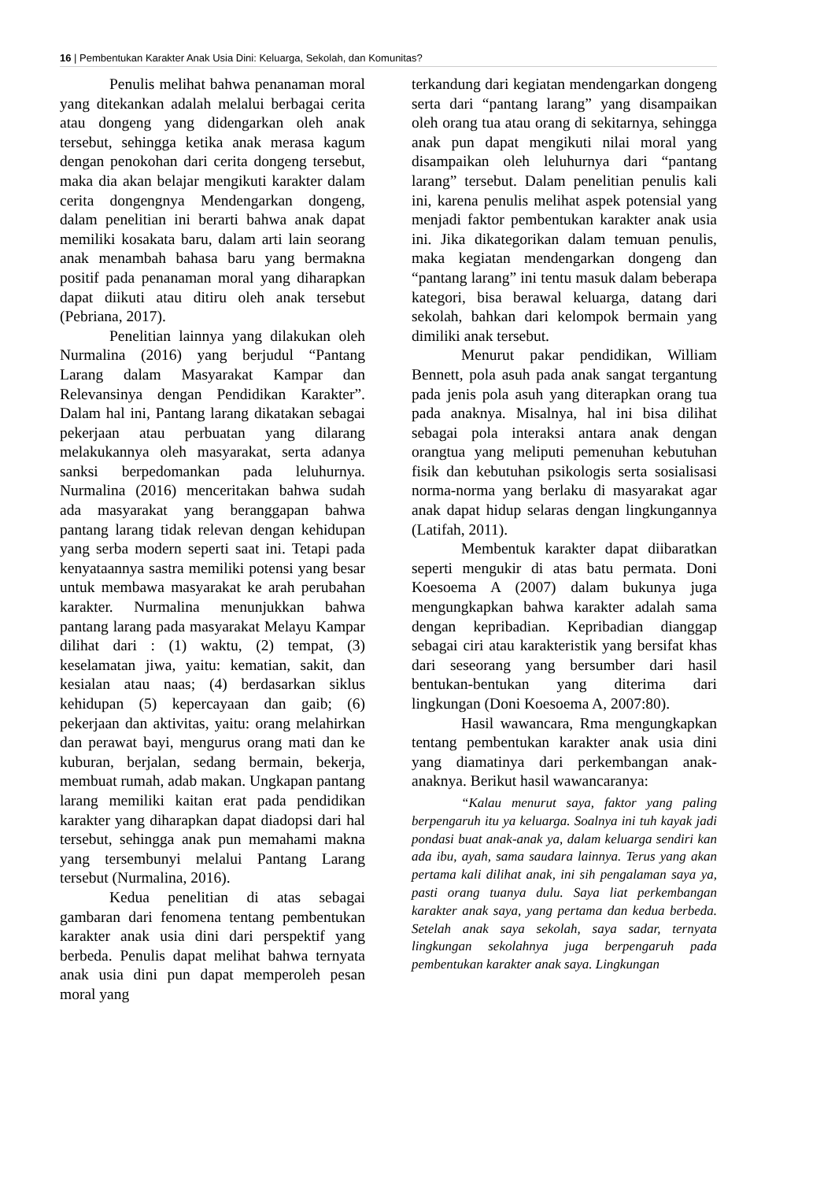16 | Pembentukan Karakter Anak Usia Dini: Keluarga, Sekolah, dan Komunitas?
Penulis melihat bahwa penanaman moral yang ditekankan adalah melalui berbagai cerita atau dongeng yang didengarkan oleh anak tersebut, sehingga ketika anak merasa kagum dengan penokohan dari cerita dongeng tersebut, maka dia akan belajar mengikuti karakter dalam cerita dongengnya Mendengarkan dongeng, dalam penelitian ini berarti bahwa anak dapat memiliki kosakata baru, dalam arti lain seorang anak menambah bahasa baru yang bermakna positif pada penanaman moral yang diharapkan dapat diikuti atau ditiru oleh anak tersebut (Pebriana, 2017).
Penelitian lainnya yang dilakukan oleh Nurmalina (2016) yang berjudul “Pantang Larang dalam Masyarakat Kampar dan Relevansinya dengan Pendidikan Karakter”. Dalam hal ini, Pantang larang dikatakan sebagai pekerjaan atau perbuatan yang dilarang melakukannya oleh masyarakat, serta adanya sanksi berpedomankan pada leluhurnya. Nurmalina (2016) menceritakan bahwa sudah ada masyarakat yang beranggapan bahwa pantang larang tidak relevan dengan kehidupan yang serba modern seperti saat ini. Tetapi pada kenyataannya sastra memiliki potensi yang besar untuk membawa masyarakat ke arah perubahan karakter. Nurmalina menunjukkan bahwa pantang larang pada masyarakat Melayu Kampar dilihat dari : (1) waktu, (2) tempat, (3) keselamatan jiwa, yaitu: kematian, sakit, dan kesialan atau naas; (4) berdasarkan siklus kehidupan (5) kepercayaan dan gaib; (6) pekerjaan dan aktivitas, yaitu: orang melahirkan dan perawat bayi, mengurus orang mati dan ke kuburan, berjalan, sedang bermain, bekerja, membuat rumah, adab makan. Ungkapan pantang larang memiliki kaitan erat pada pendidikan karakter yang diharapkan dapat diadopsi dari hal tersebut, sehingga anak pun memahami makna yang tersembunyi melalui Pantang Larang tersebut (Nurmalina, 2016).
Kedua penelitian di atas sebagai gambaran dari fenomena tentang pembentukan karakter anak usia dini dari perspektif yang berbeda. Penulis dapat melihat bahwa ternyata anak usia dini pun dapat memperoleh pesan moral yang
terkandung dari kegiatan mendengarkan dongeng serta dari “pantang larang” yang disampaikan oleh orang tua atau orang di sekitarnya, sehingga anak pun dapat mengikuti nilai moral yang disampaikan oleh leluhurnya dari “pantang larang” tersebut. Dalam penelitian penulis kali ini, karena penulis melihat aspek potensial yang menjadi faktor pembentukan karakter anak usia ini. Jika dikategorikan dalam temuan penulis, maka kegiatan mendengarkan dongeng dan “pantang larang” ini tentu masuk dalam beberapa kategori, bisa berawal keluarga, datang dari sekolah, bahkan dari kelompok bermain yang dimiliki anak tersebut.
Menurut pakar pendidikan, William Bennett, pola asuh pada anak sangat tergantung pada jenis pola asuh yang diterapkan orang tua pada anaknya. Misalnya, hal ini bisa dilihat sebagai pola interaksi antara anak dengan orangtua yang meliputi pemenuhan kebutuhan fisik dan kebutuhan psikologis serta sosialisasi norma-norma yang berlaku di masyarakat agar anak dapat hidup selaras dengan lingkungannya (Latifah, 2011).
Membentuk karakter dapat diibaratkan seperti mengukir di atas batu permata. Doni Koesoema A (2007) dalam bukunya juga mengungkapkan bahwa karakter adalah sama dengan kepribadian. Kepribadian dianggap sebagai ciri atau karakteristik yang bersifat khas dari seseorang yang bersumber dari hasil bentukan-bentukan yang diterima dari lingkungan (Doni Koesoema A, 2007:80).
Hasil wawancara, Rma mengungkapkan tentang pembentukan karakter anak usia dini yang diamatinya dari perkembangan anak-anaknya. Berikut hasil wawancaranya:
“Kalau menurut saya, faktor yang paling berpengaruh itu ya keluarga. Soalnya ini tuh kayak jadi pondasi buat anak-anak ya, dalam keluarga sendiri kan ada ibu, ayah, sama saudara lainnya. Terus yang akan pertama kali dilihat anak, ini sih pengalaman saya ya, pasti orang tuanya dulu. Saya liat perkembangan karakter anak saya, yang pertama dan kedua berbeda. Setelah anak saya sekolah, saya sadar, ternyata lingkungan sekolahnya juga berpengaruh pada pembentukan karakter anak saya. Lingkungan